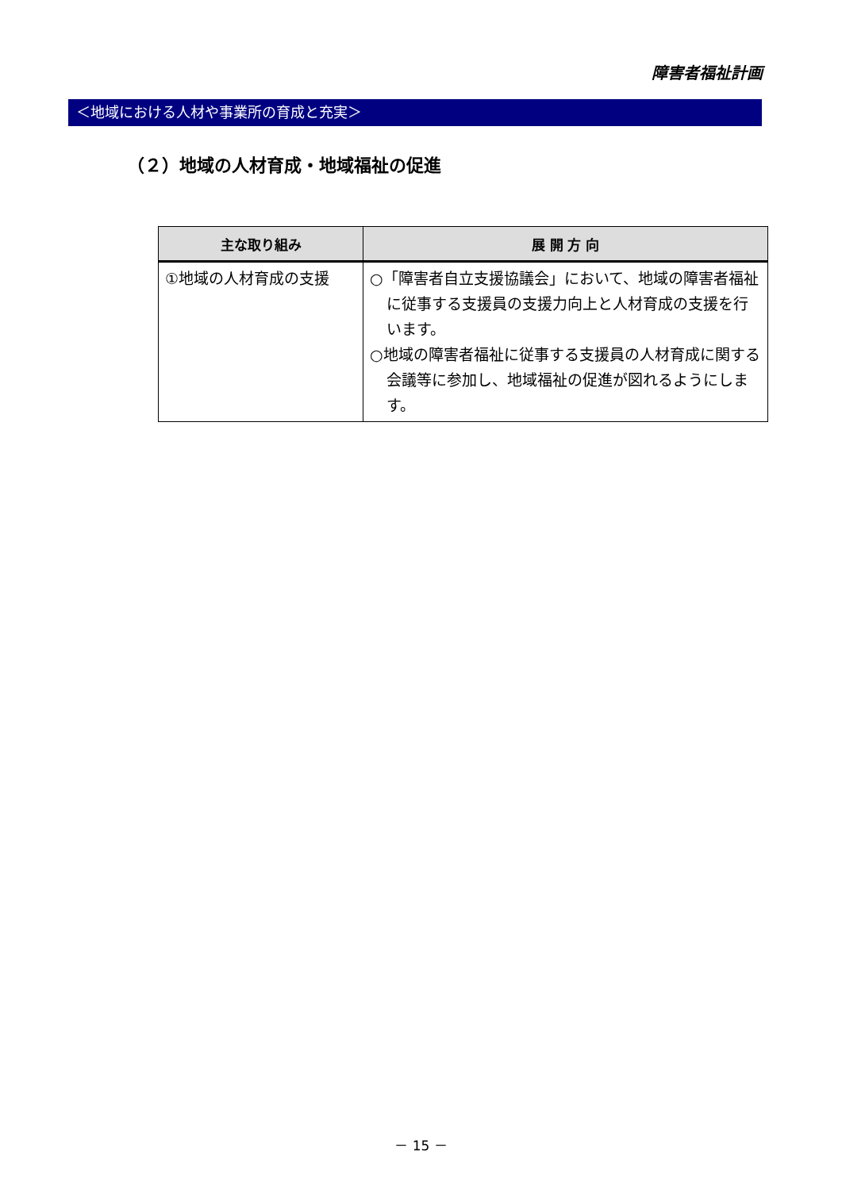障害者福祉計画
＜地域における人材や事業所の育成と充実＞
（２）地域の人材育成・地域福祉の促進
| 主な取り組み | 展 開 方 向 |
| --- | --- |
| ①地域の人材育成の支援 | ○「障害者自立支援協議会」において、地域の障害者福祉に従事する支援員の支援力向上と人材育成の支援を行います。 ○地域の障害者福祉に従事する支援員の人材育成に関する会議等に参加し、地域福祉の促進が図れるようにします。 |
－ 15 －